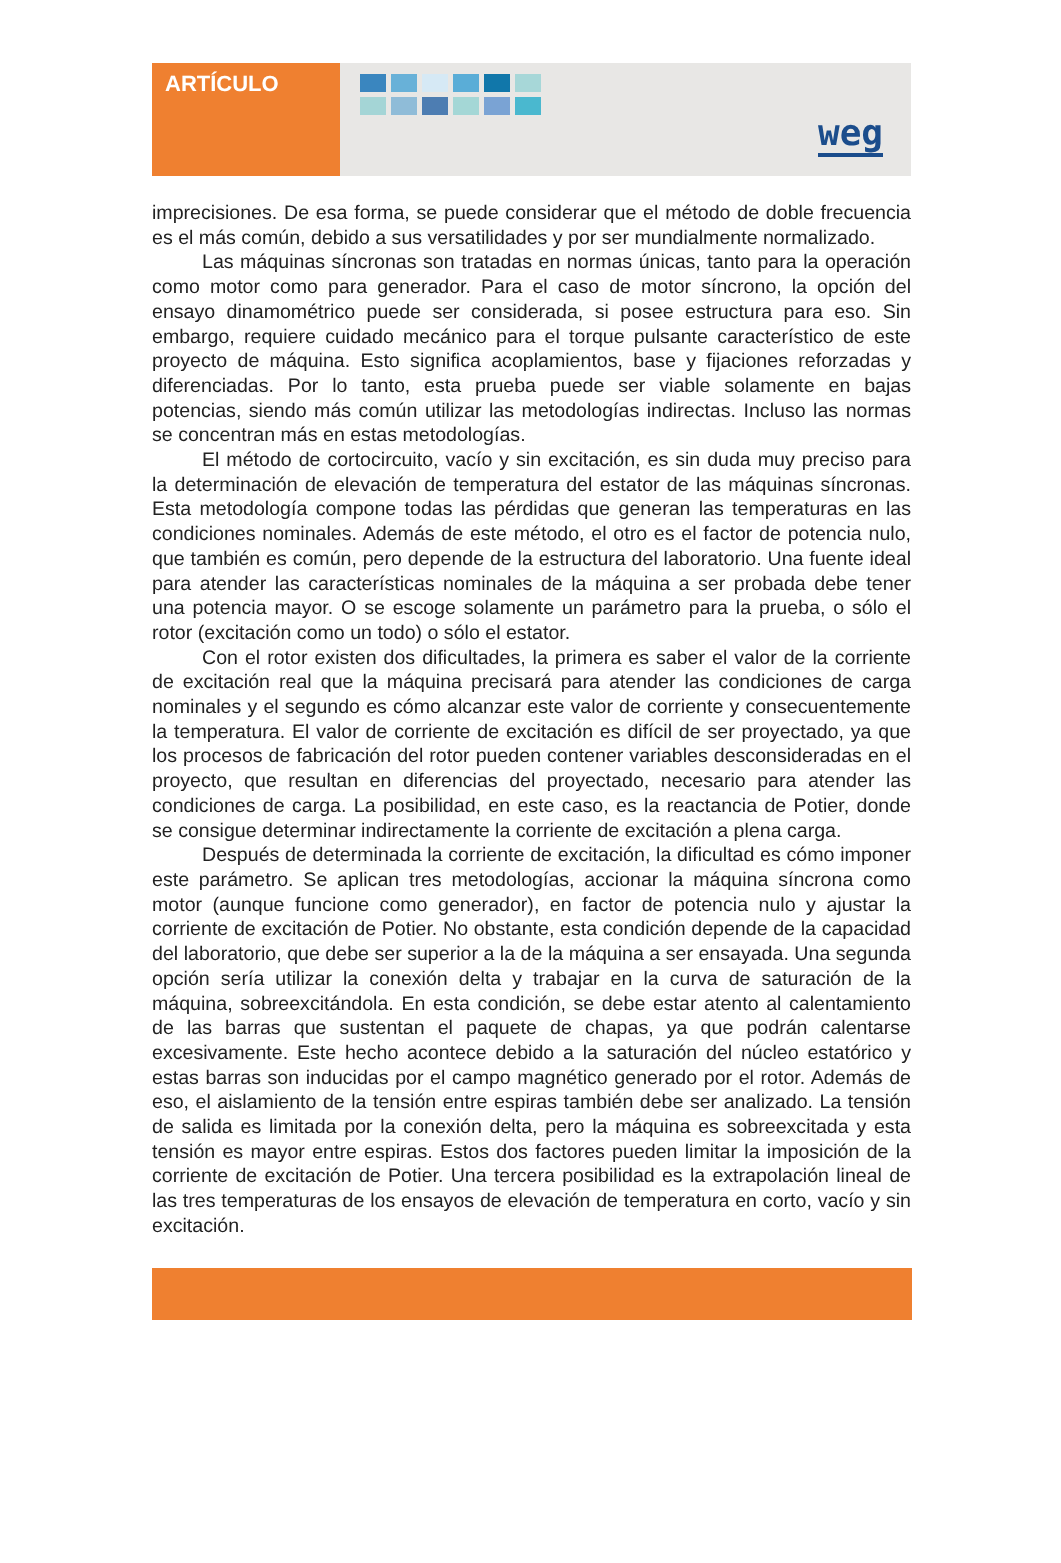ARTÍCULO
weg
imprecisiones. De esa forma, se puede considerar que el método de doble frecuencia es el más común, debido a sus versatilidades y por ser mundialmente normalizado.
Las máquinas síncronas son tratadas en normas únicas, tanto para la operación como motor como para generador. Para el caso de motor síncrono, la opción del ensayo dinamométrico puede ser considerada, si posee estructura para eso. Sin embargo, requiere cuidado mecánico para el torque pulsante característico de este proyecto de máquina. Esto significa acoplamientos, base y fijaciones reforzadas y diferenciadas. Por lo tanto, esta prueba puede ser viable solamente en bajas potencias, siendo más común utilizar las metodologías indirectas. Incluso las normas se concentran más en estas metodologías.
El método de cortocircuito, vacío y sin excitación, es sin duda muy preciso para la determinación de elevación de temperatura del estator de las máquinas síncronas. Esta metodología compone todas las pérdidas que generan las temperaturas en las condiciones nominales. Además de este método, el otro es el factor de potencia nulo, que también es común, pero depende de la estructura del laboratorio. Una fuente ideal para atender las características nominales de la máquina a ser probada debe tener una potencia mayor. O se escoge solamente un parámetro para la prueba, o sólo el rotor (excitación como un todo) o sólo el estator.
Con el rotor existen dos dificultades, la primera es saber el valor de la corriente de excitación real que la máquina precisará para atender las condiciones de carga nominales y el segundo es cómo alcanzar este valor de corriente y consecuentemente la temperatura. El valor de corriente de excitación es difícil de ser proyectado, ya que los procesos de fabricación del rotor pueden contener variables desconsideradas en el proyecto, que resultan en diferencias del proyectado, necesario para atender las condiciones de carga. La posibilidad, en este caso, es la reactancia de Potier, donde se consigue determinar indirectamente la corriente de excitación a plena carga.
Después de determinada la corriente de excitación, la dificultad es cómo imponer este parámetro. Se aplican tres metodologías, accionar la máquina síncrona como motor (aunque funcione como generador), en factor de potencia nulo y ajustar la corriente de excitación de Potier. No obstante, esta condición depende de la capacidad del laboratorio, que debe ser superior a la de la máquina a ser ensayada. Una segunda opción sería utilizar la conexión delta y trabajar en la curva de saturación de la máquina, sobreexcitándola. En esta condición, se debe estar atento al calentamiento de las barras que sustentan el paquete de chapas, ya que podrán calentarse excesivamente. Este hecho acontece debido a la saturación del núcleo estatórico y estas barras son inducidas por el campo magnético generado por el rotor. Además de eso, el aislamiento de la tensión entre espiras también debe ser analizado. La tensión de salida es limitada por la conexión delta, pero la máquina es sobreexcitada y esta tensión es mayor entre espiras. Estos dos factores pueden limitar la imposición de la corriente de excitación de Potier. Una tercera posibilidad es la extrapolación lineal de las tres temperaturas de los ensayos de elevación de temperatura en corto, vacío y sin excitación.